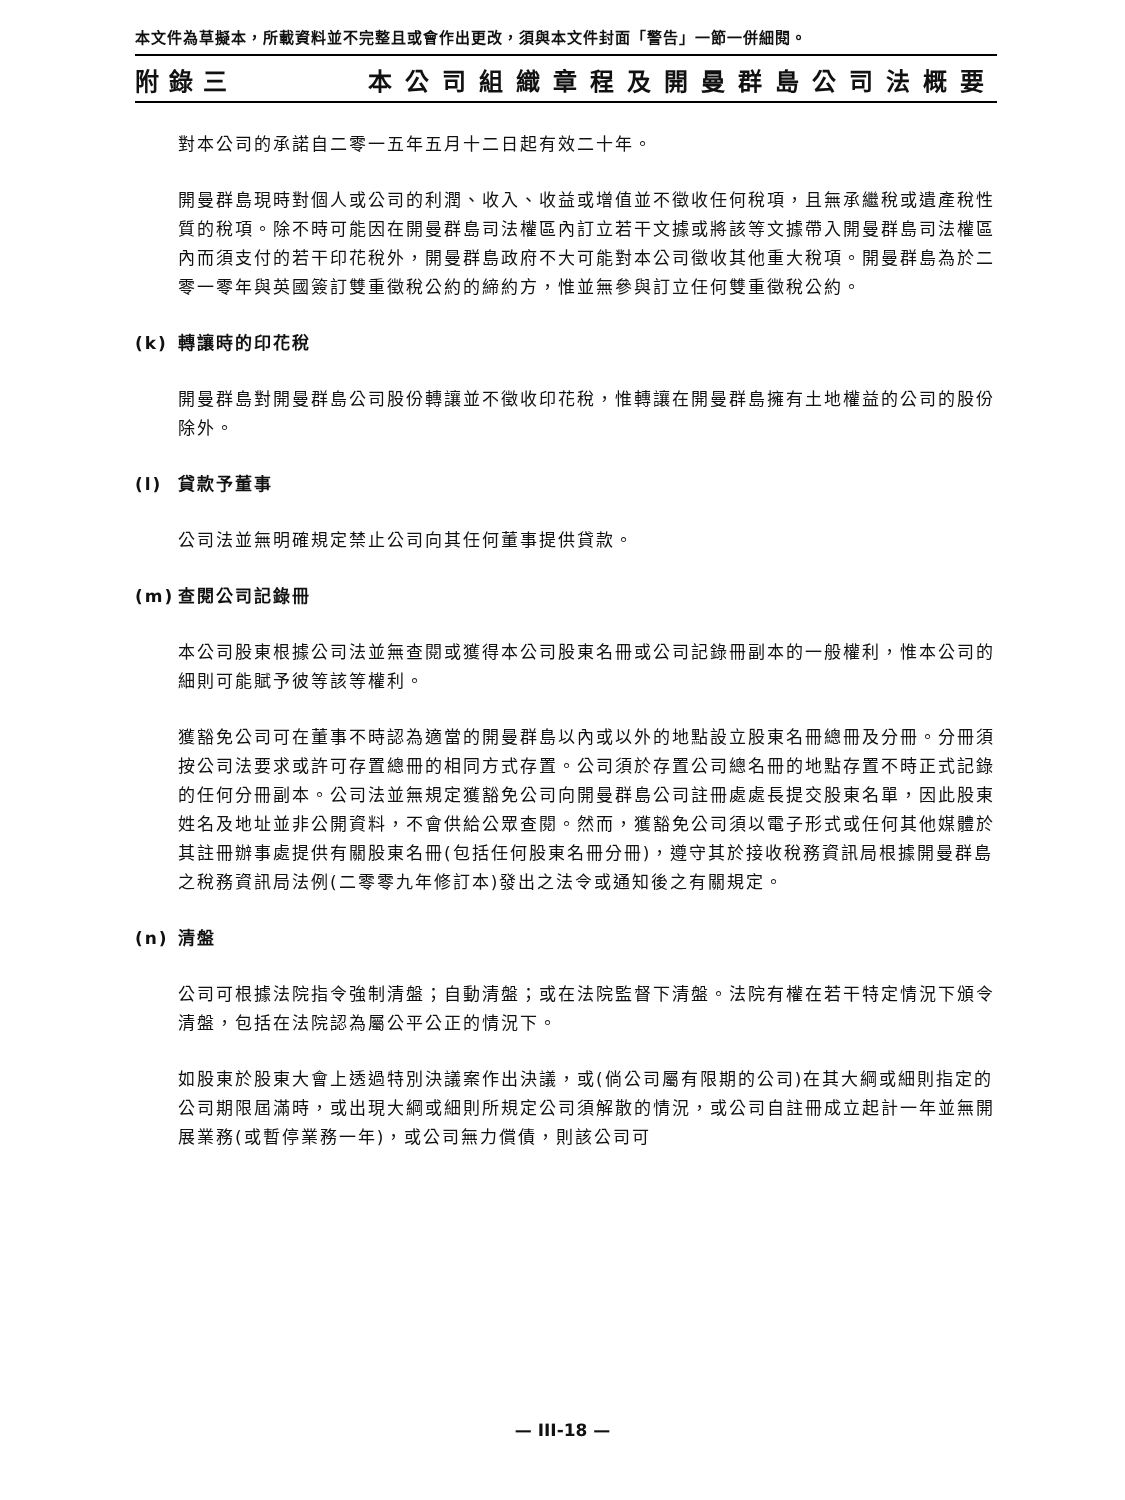本文件為草擬本，所載資料並不完整且或會作出更改，須與本文件封面「警告」一節一併細閱。
附錄三 本公司組織章程及開曼群島公司法概要
對本公司的承諾自二零一五年五月十二日起有效二十年。
開曼群島現時對個人或公司的利潤、收入、收益或增值並不徵收任何稅項，且無承繼稅或遺產稅性質的稅項。除不時可能因在開曼群島司法權區內訂立若干文據或將該等文據帶入開曼群島司法權區內而須支付的若干印花稅外，開曼群島政府不大可能對本公司徵收其他重大稅項。開曼群島為於二零一零年與英國簽訂雙重徵稅公約的締約方，惟並無參與訂立任何雙重徵稅公約。
(k) 轉讓時的印花稅
開曼群島對開曼群島公司股份轉讓並不徵收印花稅，惟轉讓在開曼群島擁有土地權益的公司的股份除外。
(l) 貸款予董事
公司法並無明確規定禁止公司向其任何董事提供貸款。
(m) 查閱公司記錄冊
本公司股東根據公司法並無查閱或獲得本公司股東名冊或公司記錄冊副本的一般權利，惟本公司的細則可能賦予彼等該等權利。
獲豁免公司可在董事不時認為適當的開曼群島以內或以外的地點設立股東名冊總冊及分冊。分冊須按公司法要求或許可存置總冊的相同方式存置。公司須於存置公司總名冊的地點存置不時正式記錄的任何分冊副本。公司法並無規定獲豁免公司向開曼群島公司註冊處處長提交股東名單，因此股東姓名及地址並非公開資料，不會供給公眾查閱。然而，獲豁免公司須以電子形式或任何其他媒體於其註冊辦事處提供有關股東名冊(包括任何股東名冊分冊)，遵守其於接收稅務資訊局根據開曼群島之稅務資訊局法例(二零零九年修訂本)發出之法令或通知後之有關規定。
(n) 清盤
公司可根據法院指令強制清盤；自動清盤；或在法院監督下清盤。法院有權在若干特定情況下頒令清盤，包括在法院認為屬公平公正的情況下。
如股東於股東大會上透過特別決議案作出決議，或(倘公司屬有限期的公司)在其大綱或細則指定的公司期限屆滿時，或出現大綱或細則所規定公司須解散的情況，或公司自註冊成立起計一年並無開展業務(或暫停業務一年)，或公司無力償債，則該公司可
— III-18 —